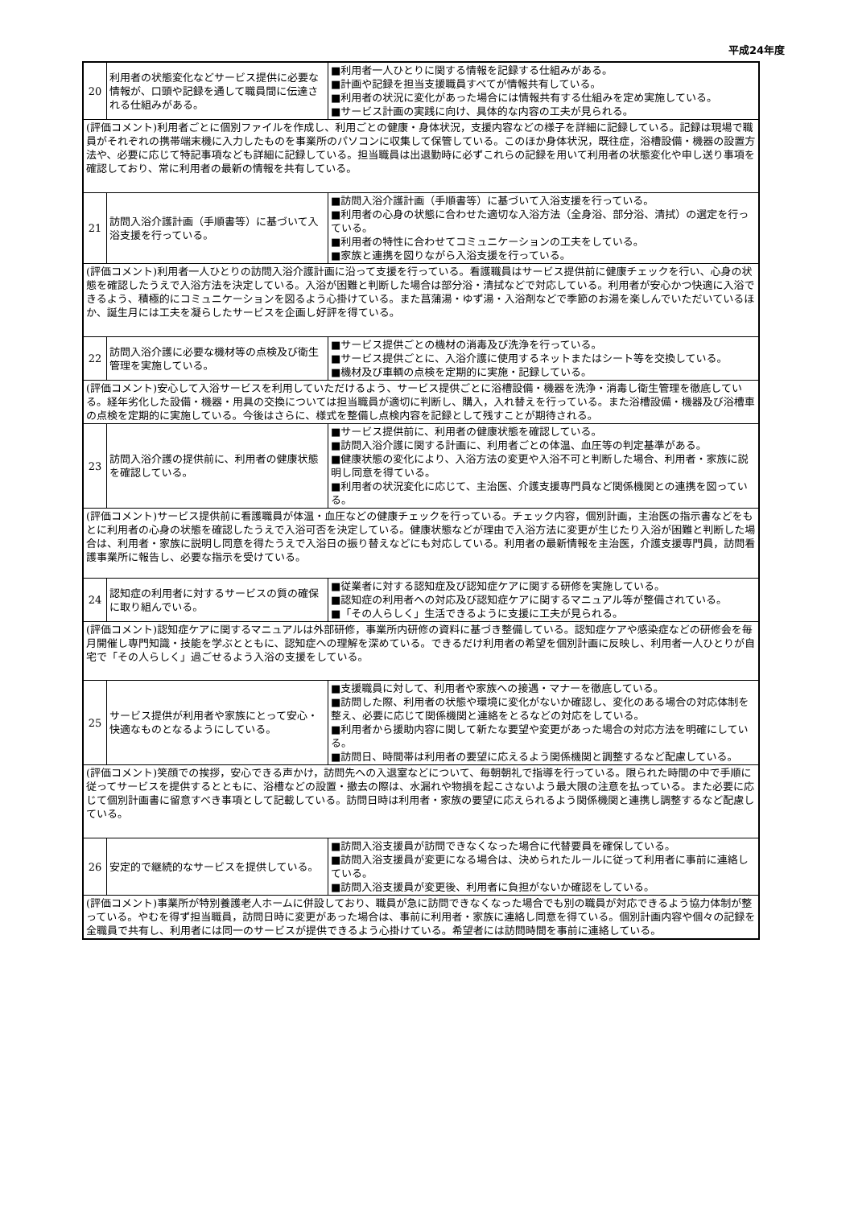平成24年度
| 20 | 利用者の状態変化などサービス提供に必要な情報が、口頭や記録を通して職員間に伝達される仕組みがある。 | ■利用者一人ひとりに関する情報を記録する仕組みがある。 ■計画や記録を担当支援職員すべてが情報共有している。 ■利用者の状況に変化があった場合には情報共有する仕組みを定め実施している。 ■サービス計画の実践に向け、具体的な内容の工夫が見られる。 |
| (評価コメント)利用者ごとに個別ファイルを作成し、利用ごとの健康・身体状況，支援内容などの様子を詳細に記録している。記録は現場で職員がそれぞれの携帯端末機に入力したものを事業所のパソコンに収集して保管している。このほか身体状況，既往症，浴槽設備・機器の設置方法や、必要に応じて特記事項なども詳細に記録している。担当職員は出退勤時に必ずこれらの記録を用いて利用者の状態変化や申し送り事項を確認しており、常に利用者の最新の情報を共有している。 | | |
| 21 | 訪問入浴介護計画（手順書等）に基づいて入浴支援を行っている。 | ■訪問入浴介護計画（手順書等）に基づいて入浴支援を行っている。 ■利用者の心身の状態に合わせた適切な入浴方法（全身浴、部分浴、清拭）の選定を行っている。 ■利用者の特性に合わせてコミュニケーションの工夫をしている。 ■家族と連携を図りながら入浴支援を行っている。 |
| (評価コメント)利用者一人ひとりの訪問入浴介護計画に沿って支援を行っている。看護職員はサービス提供前に健康チェックを行い、心身の状態を確認したうえで入浴方法を決定している。入浴が困難と判断した場合は部分浴・清拭などで対応している。利用者が安心かつ快適に入浴できるよう、積極的にコミュニケーションを図るよう心掛けている。また菖蒲湯・ゆず湯・入浴剤などで季節のお湯を楽しんでいただいているほか、誕生月には工夫を凝らしたサービスを企画し好評を得ている。 | | |
| 22 | 訪問入浴介護に必要な機材等の点検及び衛生管理を実施している。 | ■サービス提供ごとの機材の消毒及び洗浄を行っている。 ■サービス提供ごとに、入浴介護に使用するネットまたはシート等を交換している。 ■機材及び車輌の点検を定期的に実施・記録している。 |
| (評価コメント)安心して入浴サービスを利用していただけるよう、サービス提供ごとに浴槽設備・機器を洗浄・消毒し衛生管理を徹底している。経年劣化した設備・機器・用具の交換については担当職員が適切に判断し、購入，入れ替えを行っている。また浴槽設備・機器及び浴槽車の点検を定期的に実施している。今後はさらに、様式を整備し点検内容を記録として残すことが期待される。 | | |
| 23 | 訪問入浴介護の提供前に、利用者の健康状態を確認している。 | ■サービス提供前に、利用者の健康状態を確認している。 ■訪問入浴介護に関する計画に、利用者ごとの体温、血圧等の判定基準がある。 ■健康状態の変化により、入浴方法の変更や入浴不可と判断した場合、利用者・家族に説明し同意を得ている。 ■利用者の状況変化に応じて、主治医、介護支援専門員など関係機関との連携を図っている。 |
| (評価コメント)サービス提供前に看護職員が体温・血圧などの健康チェックを行っている。チェック内容，個別計画，主治医の指示書などをもとに利用者の心身の状態を確認したうえで入浴可否を決定している。健康状態などが理由で入浴方法に変更が生じたり入浴が困難と判断した場合は、利用者・家族に説明し同意を得たうえで入浴日の振り替えなどにも対応している。利用者の最新情報を主治医，介護支援専門員，訪問看護事業所に報告し、必要な指示を受けている。 | | |
| 24 | 認知症の利用者に対するサービスの質の確保に取り組んでいる。 | ■従業者に対する認知症及び認知症ケアに関する研修を実施している。 ■認知症の利用者への対応及び認知症ケアに関するマニュアル等が整備されている。 ■「その人らしく」生活できるように支援に工夫が見られる。 |
| (評価コメント)認知症ケアに関するマニュアルは外部研修，事業所内研修の資料に基づき整備している。認知症ケアや感染症などの研修会を毎月開催し専門知識・技能を学ぶとともに、認知症への理解を深めている。できるだけ利用者の希望を個別計画に反映し、利用者一人ひとりが自宅で「その人らしく」過ごせるよう入浴の支援をしている。 | | |
| 25 | サービス提供が利用者や家族にとって安心・快適なものとなるようにしている。 | ■支援職員に対して、利用者や家族への接遇・マナーを徹底している。 ■訪問した際、利用者の状態や環境に変化がないか確認し、変化のある場合の対応体制を整え、必要に応じて関係機関と連絡をとるなどの対応をしている。 ■利用者から援助内容に関して新たな要望や変更があった場合の対応方法を明確にしている。 ■訪問日、時間帯は利用者の要望に応えるよう関係機関と調整するなど配慮している。 |
| (評価コメント)笑顔での挨拶，安心できる声かけ，訪問先への入退室などについて、毎朝朝礼で指導を行っている。限られた時間の中で手順に従ってサービスを提供するとともに、浴槽などの設置・撤去の際は、水漏れや物損を起こさないよう最大限の注意を払っている。また必要に応じて個別計画書に留意すべき事項として記載している。訪問日時は利用者・家族の要望に応えられるよう関係機関と連携し調整するなど配慮している。 | | |
| 26 | 安定的で継続的なサービスを提供している。 | ■訪問入浴支援員が訪問できなくなった場合に代替要員を確保している。 ■訪問入浴支援員が変更になる場合は、決められたルールに従って利用者に事前に連絡している。 ■訪問入浴支援員が変更後、利用者に負担がないか確認をしている。 |
| (評価コメント)事業所が特別養護老人ホームに併設しており、職員が急に訪問できなくなった場合でも別の職員が対応できるよう協力体制が整っている。やむを得ず担当職員，訪問日時に変更があった場合は、事前に利用者・家族に連絡し同意を得ている。個別計画内容や個々の記録を全職員で共有し、利用者には同一のサービスが提供できるよう心掛けている。希望者には訪問時間を事前に連絡している。 | | |